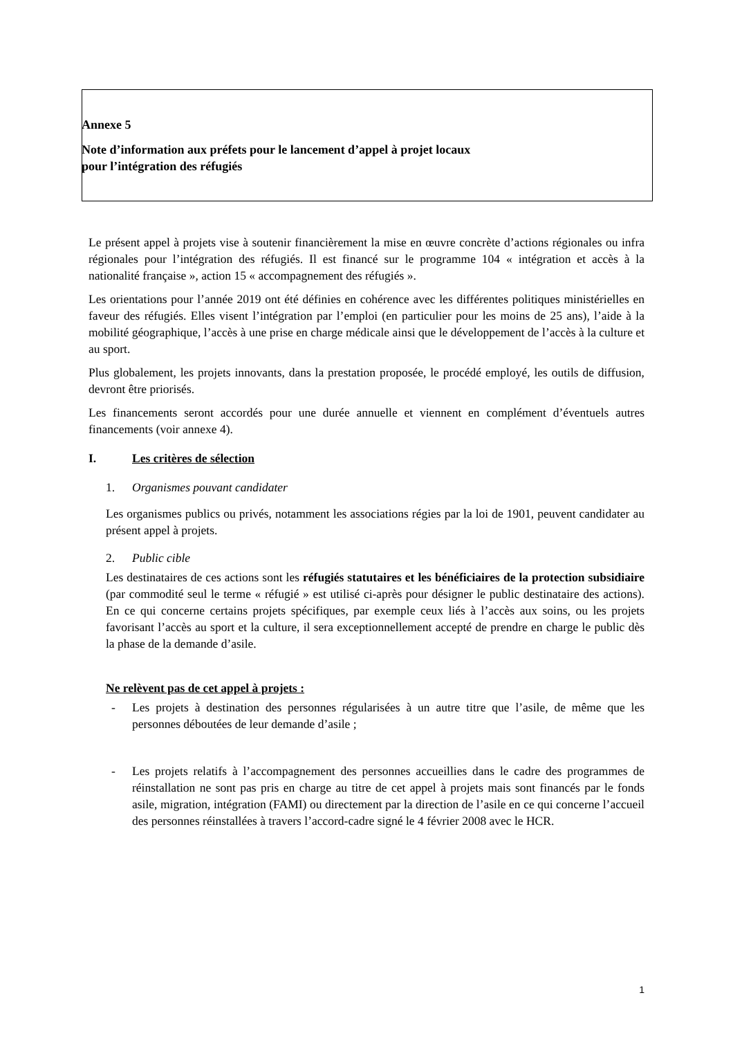Annexe 5
Note d’information aux préfets pour le lancement d’appel à projet locaux
pour l’intégration des réfugiés
Le présent appel à projets vise à soutenir financièrement la mise en œuvre concrète d’actions régionales ou infra régionales pour l’intégration des réfugiés. Il est financé sur le programme 104 « intégration et accès à la nationalité française », action 15 « accompagnement des réfugiés ».
Les orientations pour l’année 2019 ont été définies en cohérence avec les différentes politiques ministérielles en faveur des réfugiés. Elles visent l’intégration par l’emploi (en particulier pour les moins de 25 ans), l’aide à la mobilité géographique, l’accès à une prise en charge médicale ainsi que le développement de l’accès à la culture et au sport.
Plus globalement, les projets innovants, dans la prestation proposée, le procédé employé, les outils de diffusion, devront être priorisés.
Les financements seront accordés pour une durée annuelle et viennent en complément d’éventuels autres financements (voir annexe 4).
I. Les critères de sélection
1. Organismes pouvant candidater
Les organismes publics ou privés, notamment les associations régies par la loi de 1901, peuvent candidater au présent appel à projets.
2. Public cible
Les destinataires de ces actions sont les réfugiés statutaires et les bénéficiaires de la protection subsidiaire (par commodité seul le terme « réfugié » est utilisé ci-après pour désigner le public destinataire des actions). En ce qui concerne certains projets spécifiques, par exemple ceux liés à l’accès aux soins, ou les projets favorisant l’accès au sport et la culture, il sera exceptionnellement accepté de prendre en charge le public dès la phase de la demande d’asile.
Ne relèvent pas de cet appel à projets :
- Les projets à destination des personnes régularisées à un autre titre que l’asile, de même que les personnes déboutées de leur demande d’asile ;
- Les projets relatifs à l’accompagnement des personnes accueillies dans le cadre des programmes de réinstallation ne sont pas pris en charge au titre de cet appel à projets mais sont financés par le fonds asile, migration, intégration (FAMI) ou directement par la direction de l’asile en ce qui concerne l’accueil des personnes réinstallées à travers l’accord-cadre signé le 4 février 2008 avec le HCR.
1